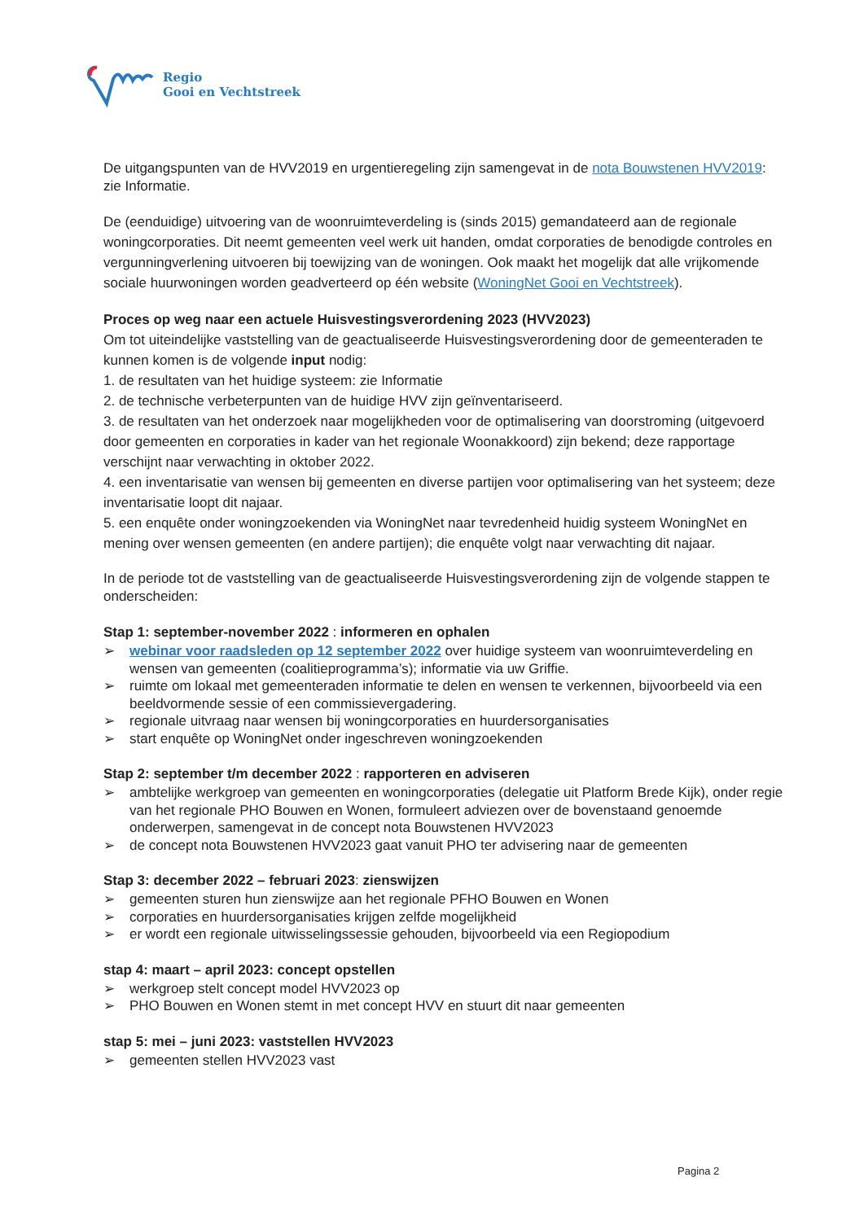Regio
Gooi en Vechtstreek
De uitgangspunten van de HVV2019 en urgentieregeling zijn samengevat in de nota Bouwstenen HVV2019: zie Informatie.
De (eenduidige) uitvoering van de woonruimteverdeling is (sinds 2015) gemandateerd aan de regionale woningcorporaties. Dit neemt gemeenten veel werk uit handen, omdat corporaties de benodigde controles en vergunningverlening uitvoeren bij toewijzing van de woningen. Ook maakt het mogelijk dat alle vrijkomende sociale huurwoningen worden geadverteerd op één website (WoningNet Gooi en Vechtstreek).
Proces op weg naar een actuele Huisvestingsverordening 2023 (HVV2023)
Om tot uiteindelijke vaststelling van de geactualiseerde Huisvestingsverordening door de gemeenteraden te kunnen komen is de volgende input nodig:
1. de resultaten van het huidige systeem: zie Informatie
2. de technische verbeterpunten van de huidige HVV zijn geïnventariseerd.
3. de resultaten van het onderzoek naar mogelijkheden voor de optimalisering van doorstroming (uitgevoerd door gemeenten en corporaties in kader van het regionale Woonakkoord) zijn bekend; deze rapportage verschijnt naar verwachting in oktober 2022.
4. een inventarisatie van wensen bij gemeenten en diverse partijen voor optimalisering van het systeem; deze inventarisatie loopt dit najaar.
5. een enquête onder woningzoekenden via WoningNet naar tevredenheid huidig systeem WoningNet en mening over wensen gemeenten (en andere partijen); die enquête volgt naar verwachting dit najaar.
In de periode tot de vaststelling van de geactualiseerde Huisvestingsverordening zijn de volgende stappen te onderscheiden:
Stap 1: september-november 2022 : informeren en ophalen
➢ webinar voor raadsleden op 12 september 2022 over huidige systeem van woonruimteverdeling en wensen van gemeenten (coalitieprogramma’s); informatie via uw Griffie.
➢ ruimte om lokaal met gemeenteraden informatie te delen en wensen te verkennen, bijvoorbeeld via een beeldvormende sessie of een commissievergadering.
➢ regionale uitvraag naar wensen bij woningcorporaties en huurdersorganisaties
➢ start enquête op WoningNet onder ingeschreven woningzoekenden
Stap 2: september t/m december 2022 : rapporteren en adviseren
➢ ambtelijke werkgroep van gemeenten en woningcorporaties (delegatie uit Platform Brede Kijk), onder regie van het regionale PHO Bouwen en Wonen, formuleert adviezen over de bovenstaand genoemde onderwerpen, samengevat in de concept nota Bouwstenen HVV2023
➢ de concept nota Bouwstenen HVV2023 gaat vanuit PHO ter advisering naar de gemeenten
Stap 3: december 2022 – februari 2023: zienswijzen
➢ gemeenten sturen hun zienswijze aan het regionale PFHO Bouwen en Wonen
➢ corporaties en huurdersorganisaties krijgen zelfde mogelijkheid
➢ er wordt een regionale uitwisselingssessie gehouden, bijvoorbeeld via een Regiopodium
stap 4: maart – april 2023: concept opstellen
➢ werkgroep stelt concept model HVV2023 op
➢ PHO Bouwen en Wonen stemt in met concept HVV en stuurt dit naar gemeenten
stap 5: mei – juni 2023: vaststellen HVV2023
➢ gemeenten stellen HVV2023 vast
Pagina 2